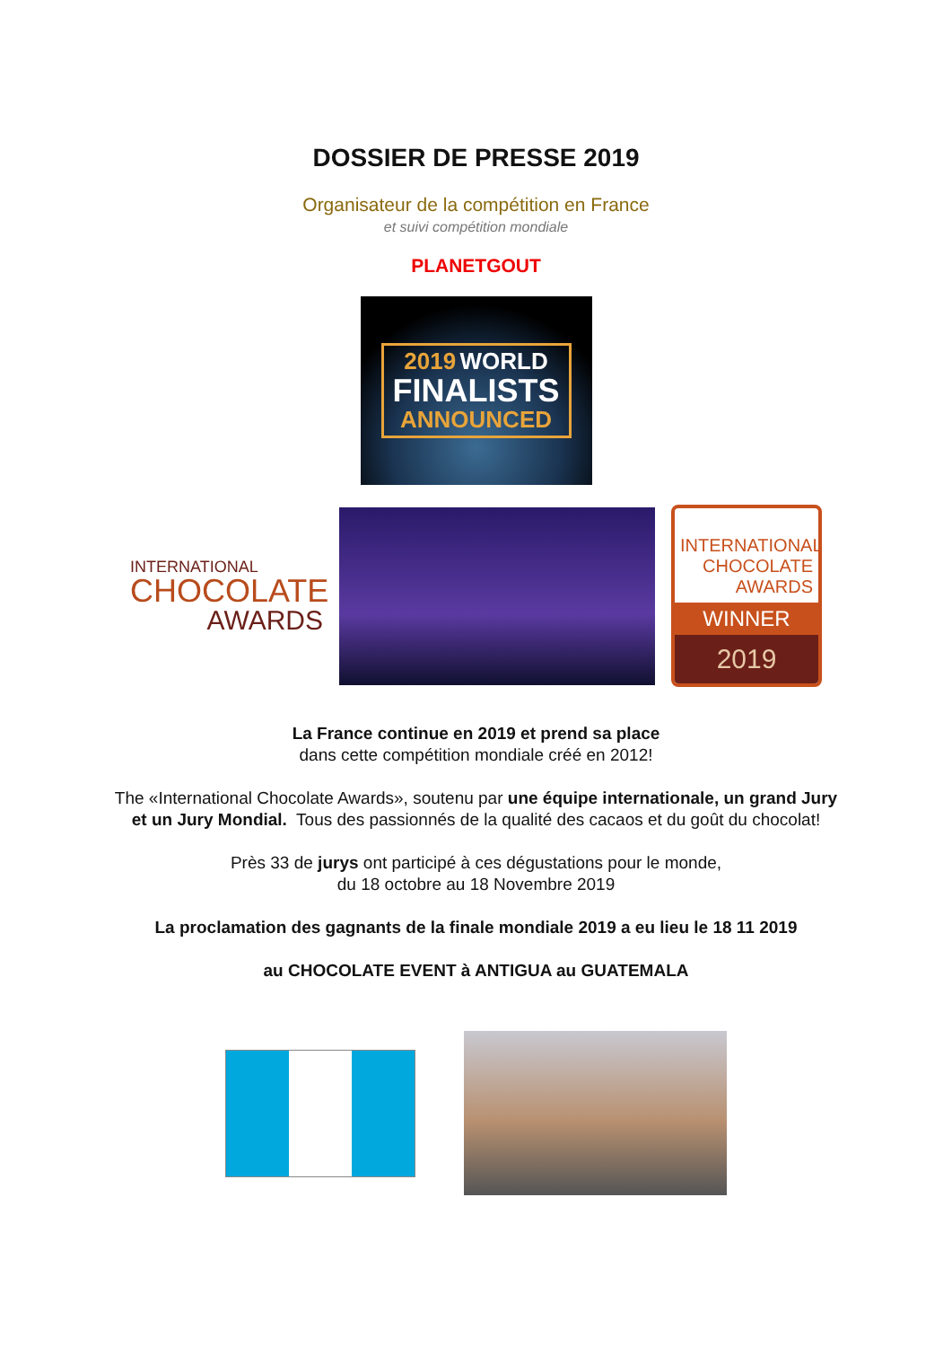DOSSIER DE PRESSE 2019
Organisateur de la compétition en France
et suivi compétition mondiale
PLANETGOUT
2019 WORLD
FINALISTS
ANNOUNCED
INTERNATIONAL
CHOCOLATE
AWARDS
INTERNATIONAL
CHOCOLATE
AWARDS
WINNER
2019
La France continue en 2019 et prend sa place
dans cette compétition mondiale créé en 2012!
The «International Chocolate Awards», soutenu par une équipe internationale, un grand Jury et un Jury Mondial. Tous des passionnés de la qualité des cacaos et du goût du chocolat!
Près 33 de jurys ont participé à ces dégustations pour le monde,
du 18 octobre au 18 Novembre 2019
La proclamation des gagnants de la finale mondiale 2019 a eu lieu le 18 11 2019
au CHOCOLATE EVENT à ANTIGUA au GUATEMALA